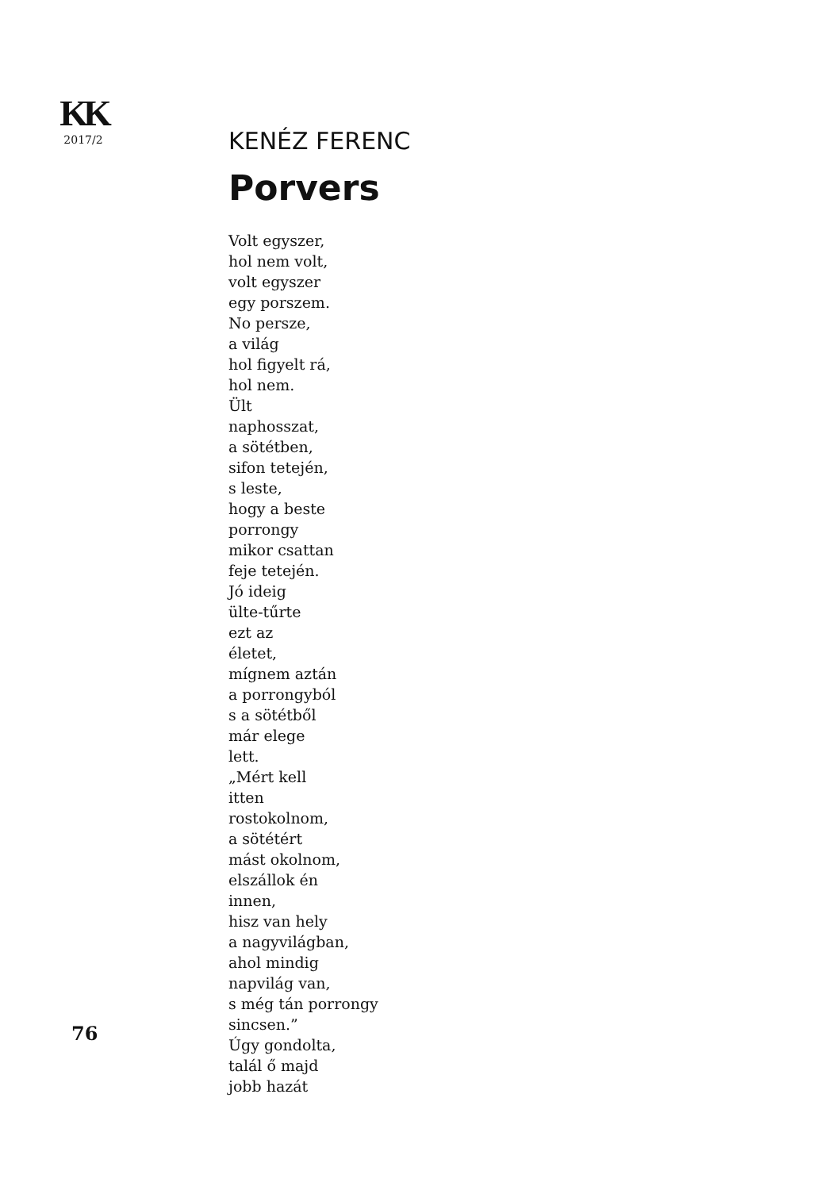KK
2017/2
KENÉZ FERENC
Porvers
Volt egyszer,
hol nem volt,
volt egyszer
egy porszem.
No persze,
a világ
hol figyelt rá,
hol nem.
Ült
naphosszat,
a sötétben,
sifon tetején,
s leste,
hogy a beste
porrongy
mikor csattan
feje tetején.
Jó ideig
ülte-tűrte
ezt az
életet,
mígnem aztán
a porrongyból
s a sötétből
már elege
lett.
„Mért kell
itten
rostokolnom,
a sötétért
mást okolnom,
elszállok én
innen,
hisz van hely
a nagyvilágban,
ahol mindig
napvilág van,
s még tán porrongy
sincsen.”
Úgy gondolta,
talál ő majd
jobb hazát
76